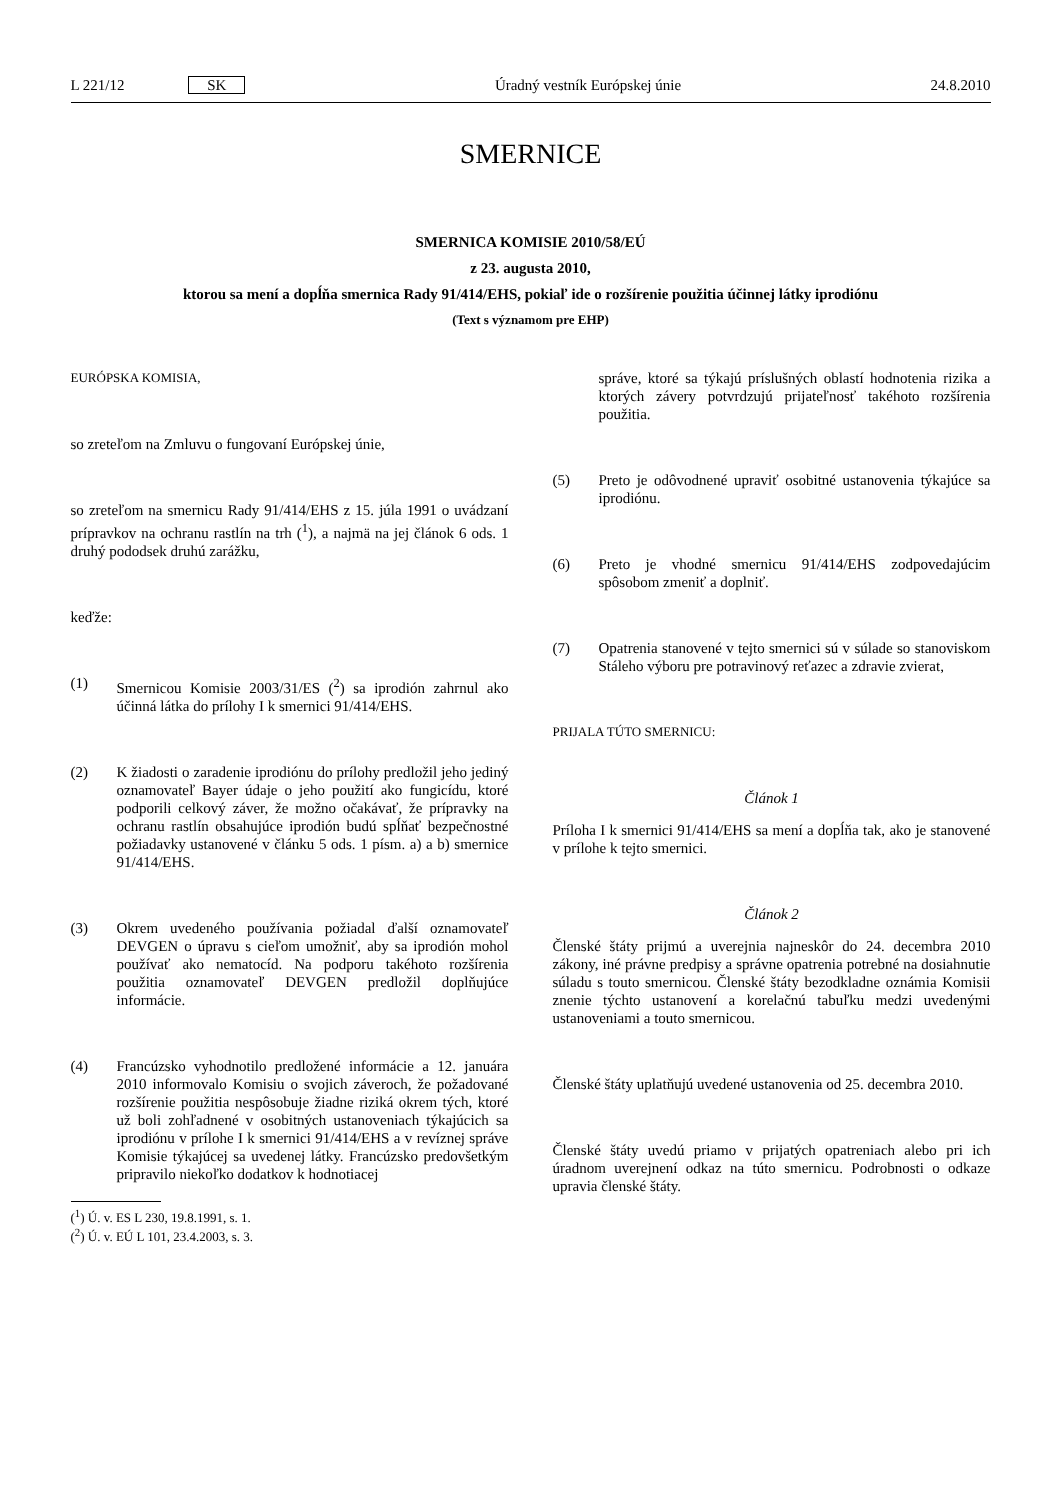L 221/12 SK Úradný vestník Európskej únie 24.8.2010
SMERNICE
SMERNICA KOMISIE 2010/58/EÚ
z 23. augusta 2010,
ktorou sa mení a dopĺňa smernica Rady 91/414/EHS, pokiaľ ide o rozšírenie použitia účinnej látky iprodiónu
(Text s významom pre EHP)
EURÓPSKA KOMISIA,
so zreteľom na Zmluvu o fungovaní Európskej únie,
so zreteľom na smernicu Rady 91/414/EHS z 15. júla 1991 o uvádzaní prípravkov na ochranu rastlín na trh (<sup>1</sup>), a najmä na jej článok 6 ods. 1 druhý pododsek druhú zarážku,
keďže:
(1) Smernicou Komisie 2003/31/ES (<sup>2</sup>) sa iprodión zahrnul ako účinná látka do prílohy I k smernici 91/414/EHS.
(2) K žiadosti o zaradenie iprodiónu do prílohy predložil jeho jediný oznamovateľ Bayer údaje o jeho použití ako fungicídu, ktoré podporili celkový záver, že možno očakávať, že prípravky na ochranu rastlín obsahujúce iprodión budú spĺňať bezpečnostné požiadavky ustanovené v článku 5 ods. 1 písm. a) a b) smernice 91/414/EHS.
(3) Okrem uvedeného používania požiadal ďalší oznamovateľ DEVGEN o úpravu s cieľom umožniť, aby sa iprodión mohol používať ako nematocíd. Na podporu takéhoto rozšírenia použitia oznamovateľ DEVGEN predložil doplňujúce informácie.
(4) Francúzsko vyhodnotilo predložené informácie a 12. januára 2010 informovalo Komisiu o svojich záveroch, že požadované rozšírenie použitia nespôsobuje žiadne riziká okrem tých, ktoré už boli zohľadnené v osobitných ustanoveniach týkajúcich sa iprodiónu v prílohe I k smernici 91/414/EHS a v revíznej správe Komisie týkajúcej sa uvedenej látky. Francúzsko predovšetkým pripravilo niekoľko dodatkov k hodnotiacej
(<sup>1</sup>) Ú. v. ES L 230, 19.8.1991, s. 1.
(<sup>2</sup>) Ú. v. EÚ L 101, 23.4.2003, s. 3.
správe, ktoré sa týkajú príslušných oblastí hodnotenia rizika a ktorých závery potvrdzujú prijateľnosť takéhoto rozšírenia použitia.
(5) Preto je odôvodnené upraviť osobitné ustanovenia týkajúce sa iprodiónu.
(6) Preto je vhodné smernicu 91/414/EHS zodpovedajúcim spôsobom zmeniť a doplniť.
(7) Opatrenia stanovené v tejto smernici sú v súlade so stanoviskom Stáleho výboru pre potravinový reťazec a zdravie zvierat,
PRIJALA TÚTO SMERNICU:
Článok 1
Príloha I k smernici 91/414/EHS sa mení a dopĺňa tak, ako je stanovené v prílohe k tejto smernici.
Článok 2
Členské štáty prijmú a uverejnia najneskôr do 24. decembra 2010 zákony, iné právne predpisy a správne opatrenia potrebné na dosiahnutie súladu s touto smernicou. Členské štáty bezodkladne oznámia Komisii znenie týchto ustanovení a korelačnú tabuľku medzi uvedenými ustanoveniami a touto smernicou.
Členské štáty uplatňujú uvedené ustanovenia od 25. decembra 2010.
Členské štáty uvedú priamo v prijatých opatreniach alebo pri ich úradnom uverejnení odkaz na túto smernicu. Podrobnosti o odkaze upravia členské štáty.